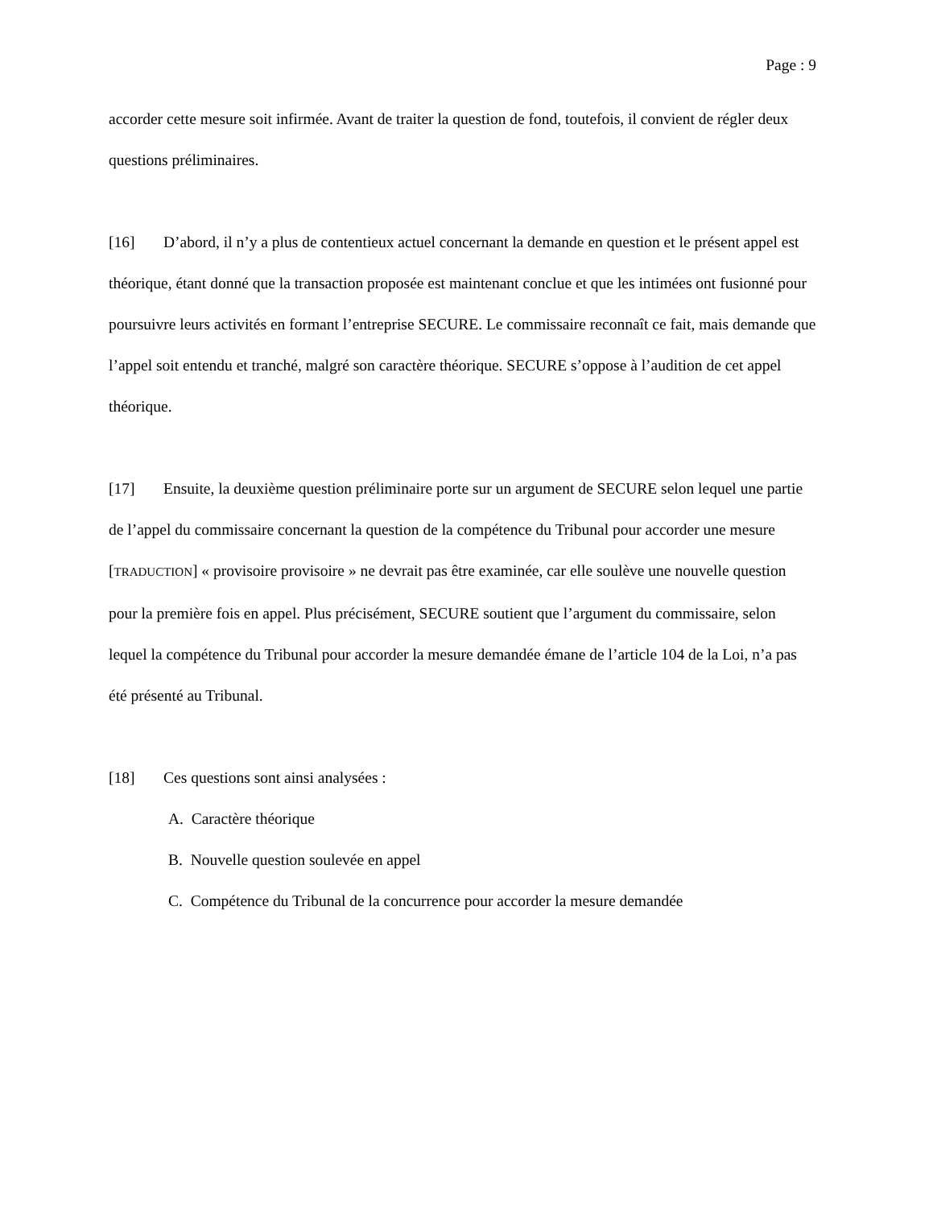Page : 9
accorder cette mesure soit infirmée. Avant de traiter la question de fond, toutefois, il convient de régler deux questions préliminaires.
[16] D’abord, il n’y a plus de contentieux actuel concernant la demande en question et le présent appel est théorique, étant donné que la transaction proposée est maintenant conclue et que les intimées ont fusionné pour poursuivre leurs activités en formant l’entreprise SECURE. Le commissaire reconnaît ce fait, mais demande que l’appel soit entendu et tranché, malgré son caractère théorique. SECURE s’oppose à l’audition de cet appel théorique.
[17] Ensuite, la deuxième question préliminaire porte sur un argument de SECURE selon lequel une partie de l’appel du commissaire concernant la question de la compétence du Tribunal pour accorder une mesure [TRADUCTION] « provisoire provisoire » ne devrait pas être examinée, car elle soulève une nouvelle question pour la première fois en appel. Plus précisément, SECURE soutient que l’argument du commissaire, selon lequel la compétence du Tribunal pour accorder la mesure demandée émane de l’article 104 de la Loi, n’a pas été présenté au Tribunal.
[18] Ces questions sont ainsi analysées :
A. Caractère théorique
B. Nouvelle question soulevée en appel
C. Compétence du Tribunal de la concurrence pour accorder la mesure demandée